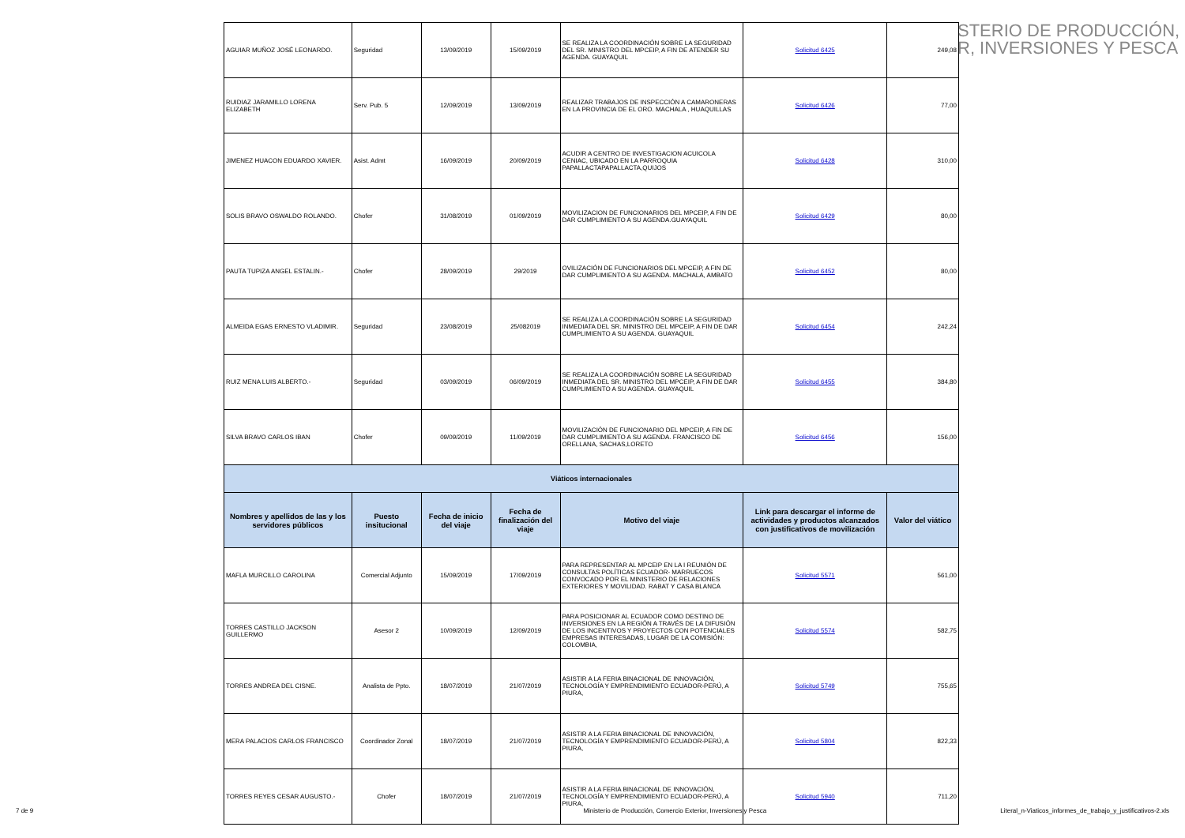STERIO DE PRODUCCIÓN,
R, INVERSIONES Y PESCA
| AGUIAR MUÑOZ JOSÉ LEONARDO. | Seguridad | 13/09/2019 | 15/09/2019 | SE REALIZA LA COORDINACIÓN SOBRE LA SEGURIDAD DEL SR. MINISTRO DEL MPCEIP, A FIN DE ATENDER SU AGENDA. GUAYAQUIL | Solicitud 6425 | 249,08 |
| RUIDIAZ JARAMILLO LORENA ELIZABETH | Serv. Pub. 5 | 12/09/2019 | 13/09/2019 | REALIZAR TRABAJOS DE INSPECCIÓN A CAMARONERAS EN LA PROVINCIA DE EL ORO. MACHALA , HUAQUILLAS | Solicitud 6426 | 77,00 |
| JIMENEZ HUACON EDUARDO XAVIER. | Asist. Admt | 16/09/2019 | 20/09/2019 | ACUDIR A CENTRO DE INVESTIGACION ACUICOLA CENIAC, UBICADO EN LA PARROQUIA PAPALLACTAPAPALLACTA,QUIJOS | Solicitud 6428 | 310,00 |
| SOLIS BRAVO OSWALDO ROLANDO. | Chofer | 31/08/2019 | 01/09/2019 | MOVILIZACION DE FUNCIONARIOS DEL MPCEIP, A FIN DE DAR CUMPLIMIENTO A SU AGENDA.GUAYAQUIL | Solicitud 6429 | 80,00 |
| PAUTA TUPIZA ANGEL ESTALIN.- | Chofer | 28/09/2019 | 29/2019 | OVILIZACIÓN DE FUNCIONARIOS DEL MPCEIP, A FIN DE DAR CUMPLIMIENTO A SU AGENDA. MACHALA, AMBATO | Solicitud 6452 | 80,00 |
| ALMEIDA EGAS ERNESTO VLADIMIR. | Seguridad | 23/08/2019 | 25/082019 | SE REALIZA LA COORDINACIÓN SOBRE LA SEGURIDAD INMEDIATA DEL SR. MINISTRO DEL MPCEIP, A FIN DE DAR CUMPLIMIENTO A SU AGENDA. GUAYAQUIL | Solicitud 6454 | 242,24 |
| RUIZ MENA LUIS ALBERTO.- | Seguridad | 03/09/2019 | 06/09/2019 | SE REALIZA LA COORDINACIÓN SOBRE LA SEGURIDAD INMEDIATA DEL SR. MINISTRO DEL MPCEIP, A FIN DE DAR CUMPLIMIENTO A SU AGENDA. GUAYAQUIL | Solicitud 6455 | 384,80 |
| SILVA BRAVO CARLOS IBAN | Chofer | 09/09/2019 | 11/09/2019 | MOVILIZACIÓN DE FUNCIONARIO DEL MPCEIP, A FIN DE DAR CUMPLIMIENTO A SU AGENDA. FRANCISCO DE ORELLANA, SACHAS,LORETO | Solicitud 6456 | 156,00 |
| Viáticos internacionales | | | | | | |
| Nombres y apellidos de las y los servidores públicos | Puesto insitucional | Fecha de inicio del viaje | Fecha de finalización del viaje | Motivo del viaje | Link para descargar el informe de actividades y productos alcanzados con justificativos de movilización | Valor del viático |
| MAFLA MURCILLO CAROLINA | Comercial Adjunto | 15/09/2019 | 17/09/2019 | PARA REPRESENTAR AL MPCEIP EN LA I REUNIÓN DE CONSULTAS POLÍTICAS ECUADOR- MARRUECOS CONVOCADO POR EL MINISTERIO DE RELACIONES EXTERIORES Y MOVILIDAD. RABAT Y CASA BLANCA | Solicitud 5571 | 561,00 |
| TORRES CASTILLO JACKSON GUILLERMO | Asesor 2 | 10/09/2019 | 12/09/2019 | PARA POSICIONAR AL ECUADOR COMO DESTINO DE INVERSIONES EN LA REGIÓN A TRAVÉS DE LA DIFUSIÓN DE LOS INCENTIVOS Y PROYECTOS CON POTENCIALES EMPRESAS INTERESADAS, LUGAR DE LA COMISIÓN: COLOMBIA, | Solicitud 5574 | 582,75 |
| TORRES ANDREA DEL CISNE. | Analista de Ppto. | 18/07/2019 | 21/07/2019 | ASISTIR A LA FERIA BINACIONAL DE INNOVACIÓN, TECNOLOGÍA Y EMPRENDIMIENTO ECUADOR-PERÚ, A PIURA, | Solicitud 5749 | 755,65 |
| MERA PALACIOS CARLOS FRANCISCO | Coordinador Zonal | 18/07/2019 | 21/07/2019 | ASISTIR A LA FERIA BINACIONAL DE INNOVACIÓN, TECNOLOGÍA Y EMPRENDIMIENTO ECUADOR-PERÚ, A PIURA, | Solicitud 5804 | 822,33 |
| TORRES REYES CESAR AUGUSTO.- | Chofer | 18/07/2019 | 21/07/2019 | ASISTIR A LA FERIA BINACIONAL DE INNOVACIÓN, TECNOLOGÍA Y EMPRENDIMIENTO ECUADOR-PERÚ, A PIURA, | Solicitud 5940 | 711,20 |
7 de 9 Ministerio de Producción, Comercio Exterior, Inversiones y Pesca Literal_n-Viaticos_informes_de_trabajo_y_justificativos-2.xls